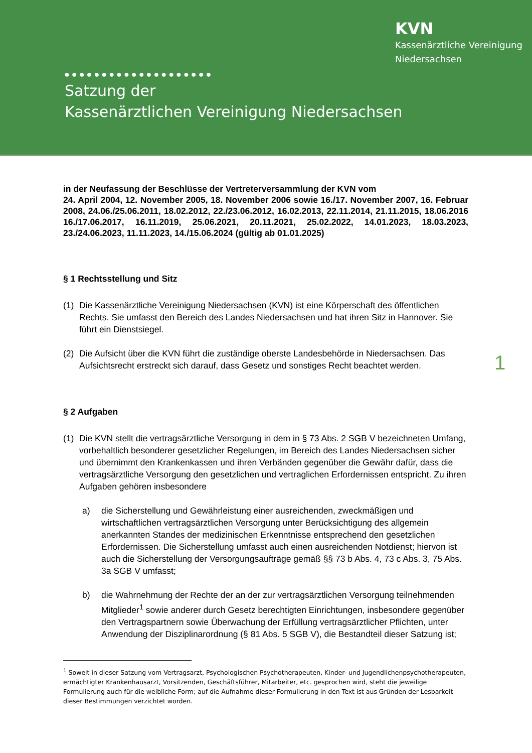KVN
Kassenärztliche Vereinigung
Niedersachsen
●●●●●●●●●●●●●●●●●●●●
Satzung der
Kassenärztlichen Vereinigung Niedersachsen
1
in der Neufassung der Beschlüsse der Vertreterversammlung der KVN vom
24. April 2004, 12. November 2005, 18. November 2006 sowie 16./17. November 2007, 16. Februar 2008, 24.06./25.06.2011, 18.02.2012, 22./23.06.2012, 16.02.2013, 22.11.2014, 21.11.2015, 18.06.2016 16./17.06.2017, 16.11.2019, 25.06.2021, 20.11.2021, 25.02.2022, 14.01.2023, 18.03.2023, 23./24.06.2023, 11.11.2023, 14./15.06.2024 (gültig ab 01.01.2025)
§ 1 Rechtsstellung und Sitz
(1) Die Kassenärztliche Vereinigung Niedersachsen (KVN) ist eine Körperschaft des öffentlichen Rechts. Sie umfasst den Bereich des Landes Niedersachsen und hat ihren Sitz in Hannover. Sie führt ein Dienstsiegel.
(2) Die Aufsicht über die KVN führt die zuständige oberste Landesbehörde in Niedersachsen. Das Aufsichtsrecht erstreckt sich darauf, dass Gesetz und sonstiges Recht beachtet werden.
§ 2 Aufgaben
(1) Die KVN stellt die vertragsärztliche Versorgung in dem in § 73 Abs. 2 SGB V bezeichneten Umfang, vorbehaltlich besonderer gesetzlicher Regelungen, im Bereich des Landes Niedersachsen sicher und übernimmt den Krankenkassen und ihren Verbänden gegenüber die Gewähr dafür, dass die vertragsärztliche Versorgung den gesetzlichen und vertraglichen Erfordernissen entspricht. Zu ihren Aufgaben gehören insbesondere
a) die Sicherstellung und Gewährleistung einer ausreichenden, zweckmäßigen und wirtschaftlichen vertragsärztlichen Versorgung unter Berücksichtigung des allgemein anerkannten Standes der medizinischen Erkenntnisse entsprechend den gesetzlichen Erfordernissen. Die Sicherstellung umfasst auch einen ausreichenden Notdienst; hiervon ist auch die Sicherstellung der Versorgungsaufträge gemäß §§ 73 b Abs. 4, 73 c Abs. 3, 75 Abs. 3a SGB V umfasst;
b) die Wahrnehmung der Rechte der an der zur vertragsärztlichen Versorgung teilnehmenden Mitglieder<sup>1</sup> sowie anderer durch Gesetz berechtigten Einrichtungen, insbesondere gegenüber den Vertragspartnern sowie Überwachung der Erfüllung vertragsärztlicher Pflichten, unter Anwendung der Disziplinarordnung (§ 81 Abs. 5 SGB V), die Bestandteil dieser Satzung ist;
<sup>1</sup> Soweit in dieser Satzung vom Vertragsarzt, Psychologischen Psychotherapeuten, Kinder- und Jugendlichenpsychotherapeuten, ermächtigter Krankenhausarzt, Vorsitzenden, Geschäftsführer, Mitarbeiter, etc. gesprochen wird, steht die jeweilige Formulierung auch für die weibliche Form; auf die Aufnahme dieser Formulierung in den Text ist aus Gründen der Lesbarkeit dieser Bestimmungen verzichtet worden.